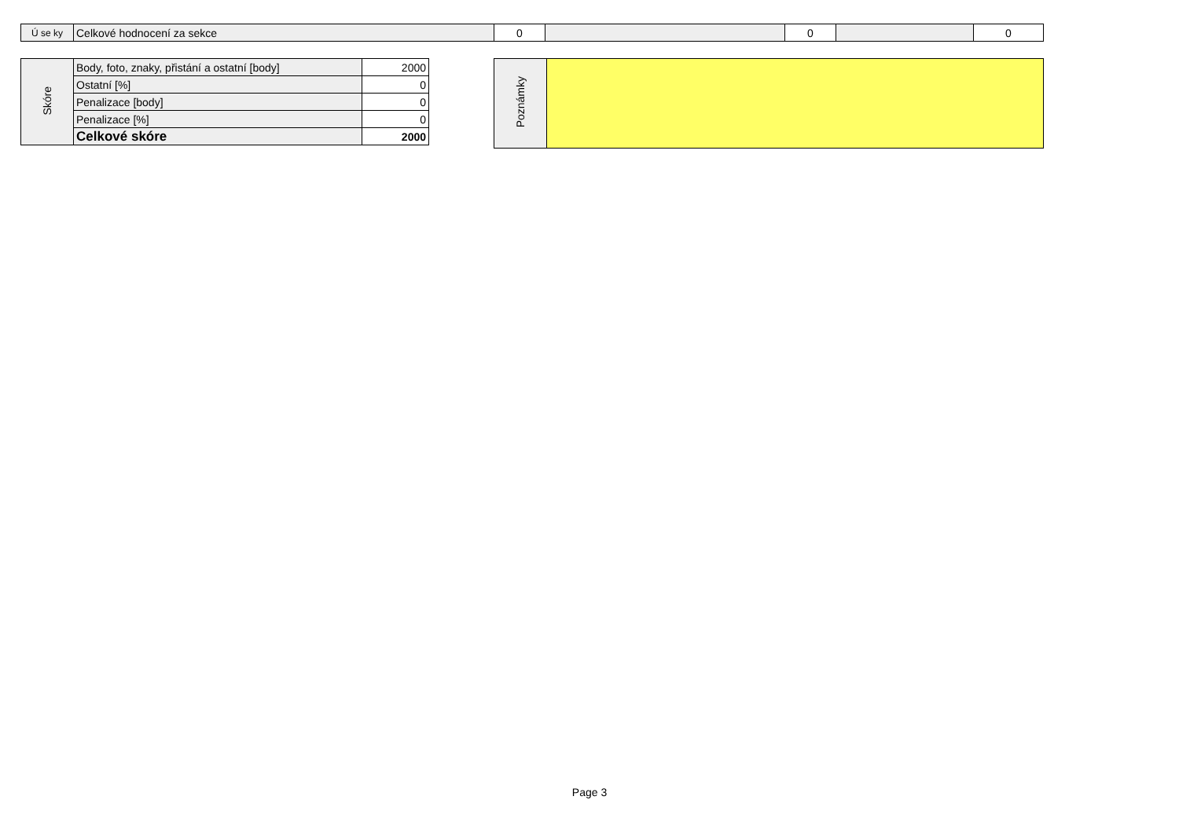| Ú se ky | Celkové hodnocení za sekce | 0 | | 0 | | 0 |
| Skóre | Body, foto, znaky, přistání a ostatní [body] | 2000 |
| | Ostatní [%] | 0 |
| | Penalizace [body] | 0 |
| | Penalizace [%] | 0 |
| | Celkové skóre | 2000 |
| Poznámky | |
Page 3